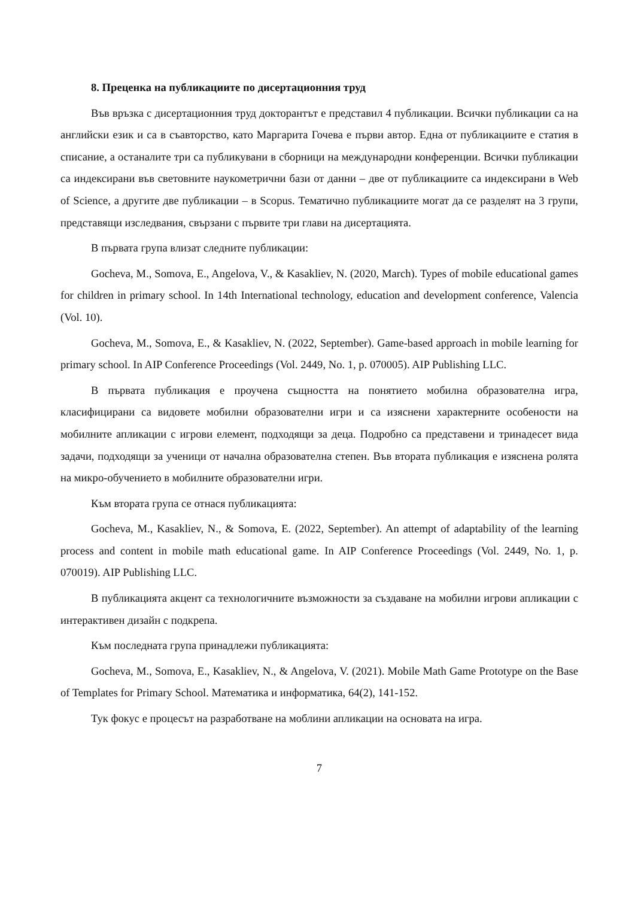8. Преценка на публикациите по дисертационния труд
Във връзка с дисертационния труд докторантът е представил 4 публикации. Всички публикации са на английски език и са в съавторство, като Маргарита Гочева е първи автор. Една от публикациите е статия в списание, а останалите три са публикувани в сборници на международни конференции. Всички публикации са индексирани във световните наукометрични бази от данни – две от публикациите са индексирани в Web of Science, а другите две публикации – в Scopus. Тематично публикациите могат да се разделят на 3 групи, представящи изследвания, свързани с първите три глави на дисертацията.
В първата група влизат следните публикации:
Gocheva, M., Somova, E., Angelova, V., & Kasakliev, N. (2020, March). Types of mobile educational games for children in primary school. In 14th International technology, education and development conference, Valencia (Vol. 10).
Gocheva, M., Somova, E., & Kasakliev, N. (2022, September). Game-based approach in mobile learning for primary school. In AIP Conference Proceedings (Vol. 2449, No. 1, p. 070005). AIP Publishing LLC.
В първата публикация е проучена същността на понятието мобилна образователна игра, класифицирани са видовете мобилни образователни игри и са изяснени характерните особености на мобилните апликации с игрови елемент, подходящи за деца. Подробно са представени и тринадесет вида задачи, подходящи за ученици от начална образователна степен. Във втората публикация е изяснена ролята на микро-обучението в мобилните образователни игри.
Към втората група се отнася публикацията:
Gocheva, M., Kasakliev, N., & Somova, E. (2022, September). An attempt of adaptability of the learning process and content in mobile math educational game. In AIP Conference Proceedings (Vol. 2449, No. 1, p. 070019). AIP Publishing LLC.
В публикацията акцент са технологичните възможности за създаване на мобилни игрови апликации с интерактивен дизайн с подкрепа.
Към последната група принадлежи публикацията:
Gocheva, M., Somova, E., Kasakliev, N., & Angelova, V. (2021). Mobile Math Game Prototype on the Base of Templates for Primary School. Математика и информатика, 64(2), 141-152.
Тук фокус е процесът на разработване на моблини апликации на основата на игра.
7